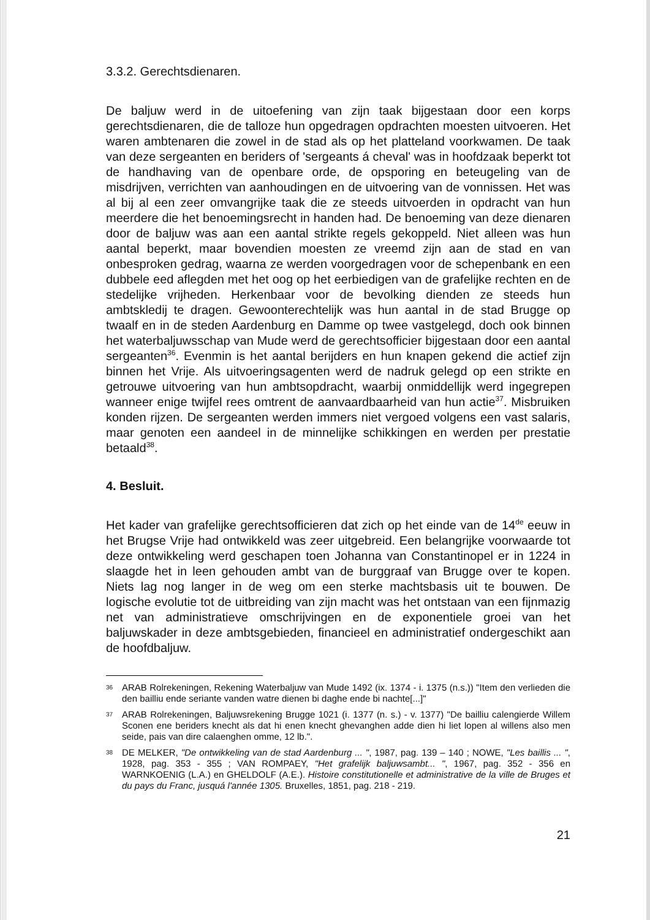3.3.2. Gerechtsdienaren.
De baljuw werd in de uitoefening van zijn taak bijgestaan door een korps gerechtsdienaren, die de talloze hun opgedragen opdrachten moesten uitvoeren. Het waren ambtenaren die zowel in de stad als op het platteland voorkwamen. De taak van deze sergeanten en beriders of 'sergeants á cheval' was in hoofdzaak beperkt tot de handhaving van de openbare orde, de opsporing en beteugeling van de misdrijven, verrichten van aanhoudingen en de uitvoering van de vonnissen. Het was al bij al een zeer omvangrijke taak die ze steeds uitvoerden in opdracht van hun meerdere die het benoemingsrecht in handen had. De benoeming van deze dienaren door de baljuw was aan een aantal strikte regels gekoppeld. Niet alleen was hun aantal beperkt, maar bovendien moesten ze vreemd zijn aan de stad en van onbesproken gedrag, waarna ze werden voorgedragen voor de schepenbank en een dubbele eed aflegden met het oog op het eerbiedigen van de grafelijke rechten en de stedelijke vrijheden. Herkenbaar voor de bevolking dienden ze steeds hun ambtskledij te dragen. Gewoonterechtelijk was hun aantal in de stad Brugge op twaalf en in de steden Aardenburg en Damme op twee vastgelegd, doch ook binnen het waterbaljuwsschap van Mude werd de gerechtsofficier bijgestaan door een aantal sergeanten<sup>36</sup>. Evenmin is het aantal berijders en hun knapen gekend die actief zijn binnen het Vrije. Als uitvoeringsagenten werd de nadruk gelegd op een strikte en getrouwe uitvoering van hun ambtsopdracht, waarbij onmiddellijk werd ingegrepen wanneer enige twijfel rees omtrent de aanvaardbaarheid van hun actie<sup>37</sup>. Misbruiken konden rijzen. De sergeanten werden immers niet vergoed volgens een vast salaris, maar genoten een aandeel in de minnelijke schikkingen en werden per prestatie betaald<sup>38</sup>.
4. Besluit.
Het kader van grafelijke gerechtsofficieren dat zich op het einde van de 14<sup>de</sup> eeuw in het Brugse Vrije had ontwikkeld was zeer uitgebreid. Een belangrijke voorwaarde tot deze ontwikkeling werd geschapen toen Johanna van Constantinopel er in 1224 in slaagde het in leen gehouden ambt van de burggraaf van Brugge over te kopen. Niets lag nog langer in de weg om een sterke machtsbasis uit te bouwen. De logische evolutie tot de uitbreiding van zijn macht was het ontstaan van een fijnmazig net van administratieve omschrijvingen en de exponentiele groei van het baljuwskader in deze ambtsgebieden, financieel en administratief ondergeschikt aan de hoofdbaljuw.
36 ARAB Rolrekeningen, Rekening Waterbaljuw van Mude 1492 (ix. 1374 - i. 1375 (n.s.)) "Item den verlieden die den bailliu ende seriante vanden watre dienen bi daghe ende bi nachte[...]"
37 ARAB Rolrekeningen, Baljuwsrekening Brugge 1021 (i. 1377 (n. s.) - v. 1377) "De bailliu calengierde Willem Sconen ene beriders knecht als dat hi enen knecht ghevanghen adde dien hi liet lopen al willens also men seide, pais van dire calaenghen omme, 12 lb.".
38 DE MELKER, "De ontwikkeling van de stad Aardenburg ... ", 1987, pag. 139 – 140 ; NOWE, "Les baillis ... ", 1928, pag. 353 - 355 ; VAN ROMPAEY, "Het grafelijk baljuwsambt... ", 1967, pag. 352 - 356 en WARNKOENIG (L.A.) en GHELDOLF (A.E.). Histoire constitutionelle et administrative de la ville de Bruges et du pays du Franc, jusquá l'année 1305. Bruxelles, 1851, pag. 218 - 219.
21